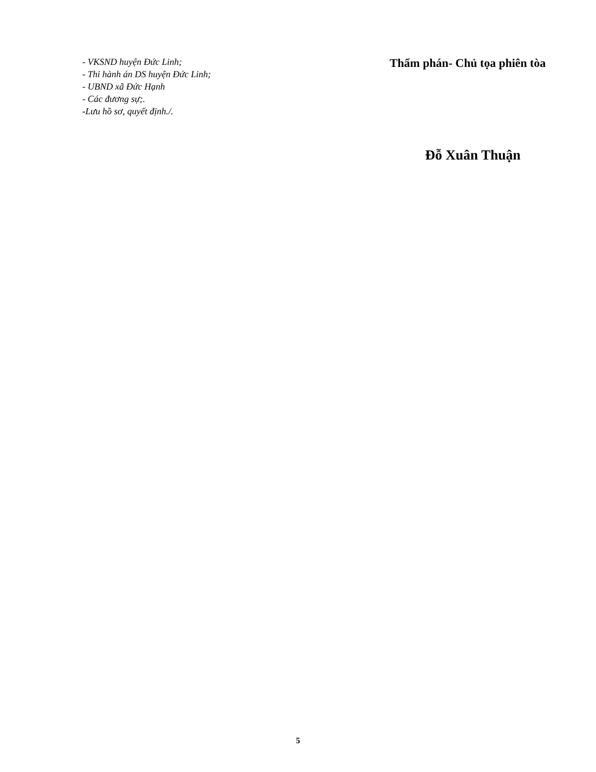- VKSND huyện Đức Linh;
- Thi hành án DS huyện Đức Linh;
- UBND xã Đức Hạnh
- Các đương sự;.
-Lưu hồ sơ, quyết định./.
Thẩm phán- Chủ tọa phiên tòa
Đỗ Xuân Thuận
5